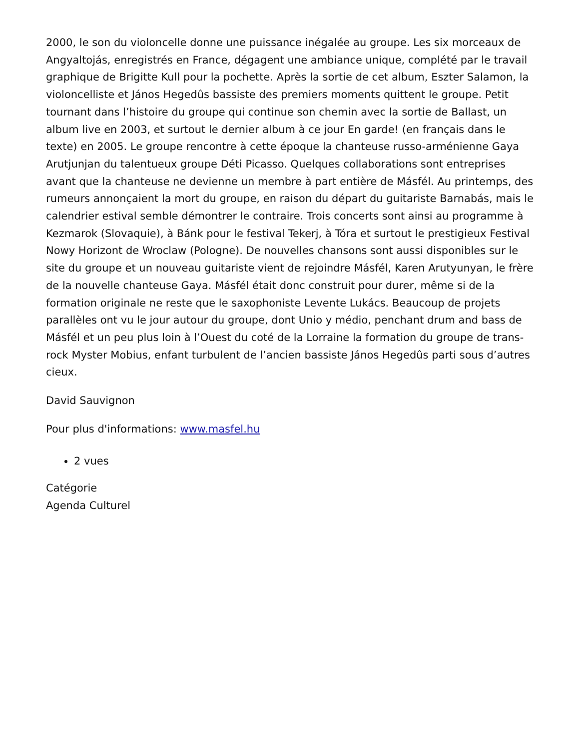2000, le son du violoncelle donne une puissance inégalée au groupe. Les six morceaux de Angyaltojás, enregistrés en France, dégagent une ambiance unique, complété par le travail graphique de Brigitte Kull pour la pochette. Après la sortie de cet album, Eszter Salamon, la violoncelliste et János Hegedûs bassiste des premiers moments quittent le groupe. Petit tournant dans l’histoire du groupe qui continue son chemin avec la sortie de Ballast, un album live en 2003, et surtout le dernier album à ce jour En garde! (en français dans le texte) en 2005. Le groupe rencontre à cette époque la chanteuse russo-arménienne Gaya Arutjunjan du talentueux groupe Déti Picasso. Quelques collaborations sont entreprises avant que la chanteuse ne devienne un membre à part entière de Másfél. Au printemps, des rumeurs annonçaient la mort du groupe, en raison du départ du guitariste Barnabás, mais le calendrier estival semble démontrer le contraire. Trois concerts sont ainsi au programme à Kezmarok (Slovaquie), à Bánk pour le festival Tekerj, à Tóra et surtout le prestigieux Festival Nowy Horizont de Wroclaw (Pologne). De nouvelles chansons sont aussi disponibles sur le site du groupe et un nouveau guitariste vient de rejoindre Másfél, Karen Arutyunyan, le frère de la nouvelle chanteuse Gaya. Másfél était donc construit pour durer, même si de la formation originale ne reste que le saxophoniste Levente Lukács. Beaucoup de projets parallèles ont vu le jour autour du groupe, dont Unio y médio, penchant drum and bass de Másfél et un peu plus loin à l’Ouest du coté de la Lorraine la formation du groupe de trans-rock Myster Mobius, enfant turbulent de l’ancien bassiste János Hegedûs parti sous d’autres cieux.
David Sauvignon
Pour plus d'informations: www.masfel.hu
2 vues
Catégorie
Agenda Culturel